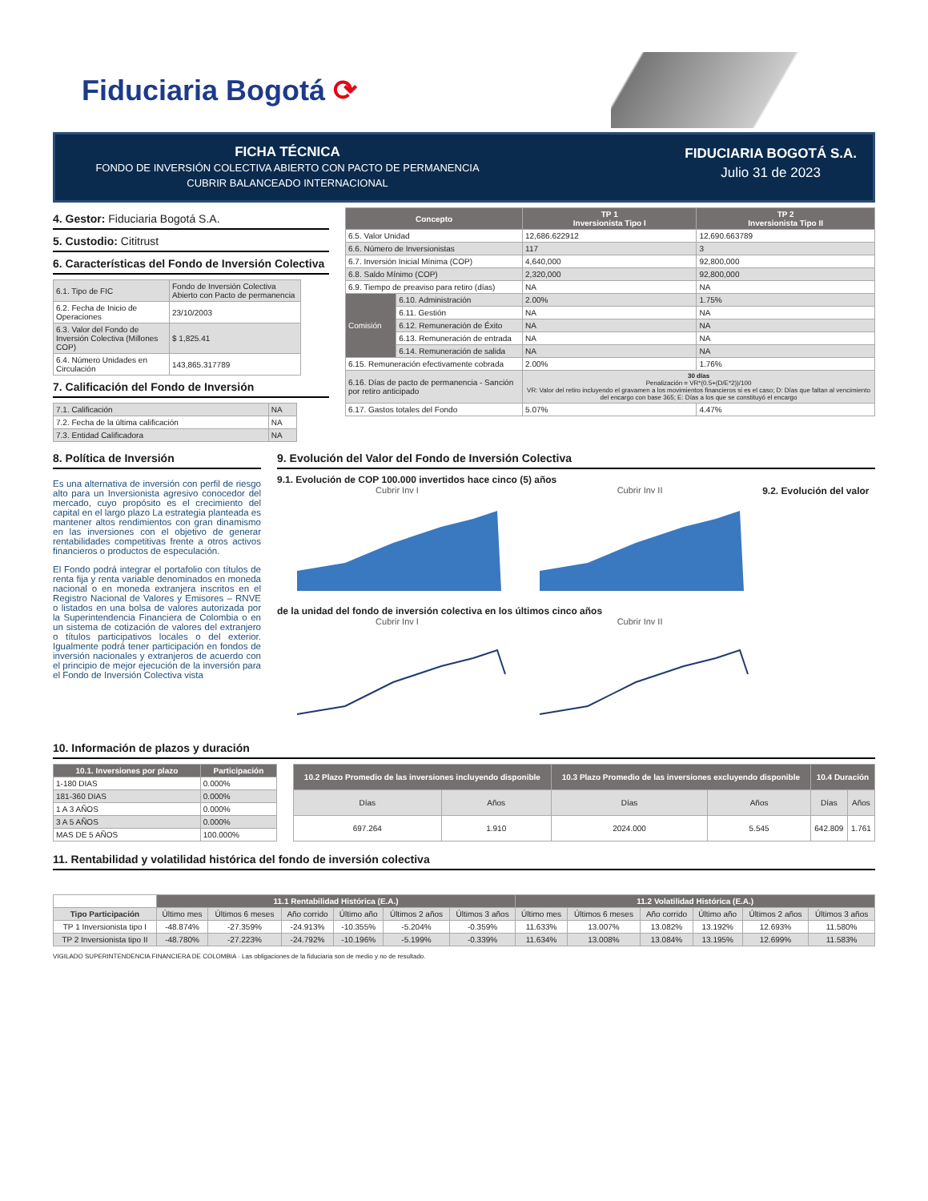Fiduciaria Bogotá ⟳
FICHA TÉCNICA
FONDO DE INVERSIÓN COLECTIVA ABIERTO CON PACTO DE PERMANENCIA
CUBRIR BALANCEADO INTERNACIONAL
FIDUCIARIA BOGOTÁ S.A.
Julio 31 de 2023
4. Gestor: Fiduciaria Bogotá S.A.
5. Custodio: Cititrust
6. Características del Fondo de Inversión Colectiva
| 6.1. Tipo de FIC | Fondo de Inversión Colectiva Abierto con Pacto de permanencia |
| 6.2. Fecha de Inicio de Operaciones | 23/10/2003 |
| 6.3. Valor del Fondo de Inversión Colectiva (Millones COP) | $ 1,825.41 |
| 6.4. Número Unidades en Circulación | 143,865.317789 |
7. Calificación del Fondo de Inversión
| 7.1. Calificación | NA |
| 7.2. Fecha de la última calificación | NA |
| 7.3. Entidad Calificadora | NA |
| Concepto | | TP 1 Inversionista Tipo I | TP 2 Inversionista Tipo II |
| --- | --- | --- | --- |
| 6.5. Valor Unidad | | 12,686.622912 | 12,690.663789 |
| 6.6. Número de Inversionistas | | 117 | 3 |
| 6.7. Inversión Inicial Mínima (COP) | | 4,640,000 | 92,800,000 |
| 6.8. Saldo Mínimo (COP) | | 2,320,000 | 92,800,000 |
| 6.9. Tiempo de preaviso para retiro (días) | | NA | NA |
| Comisión | 6.10. Administración | 2.00% | 1.75% |
| | 6.11. Gestión | NA | NA |
| | 6.12. Remuneración de Éxito | NA | NA |
| | 6.13. Remuneración de entrada | NA | NA |
| | 6.14. Remuneración de salida | NA | NA |
| 6.15. Remuneración efectivamente cobrada | | 2.00% | 1.76% |
| 6.16. Días de pacto de permanencia - Sanción por retiro anticipado | | 30 días Penalización = VR*(0.5+(D/E*2))/100 VR: Valor del retiro incluyendo el gravamen a los movimientos financieros si es el caso; D: Días que faltan al vencimiento del encargo con base 365; E: Días a los que se constituyó el encargo | |
| 6.17. Gastos totales del Fondo | | 5.07% | 4.47% |
8. Política de Inversión
Es una alternativa de inversión con perfil de riesgo alto para un Inversionista agresivo conocedor del mercado, cuyo propósito es el crecimiento del capital en el largo plazo La estrategia planteada es mantener altos rendimientos con gran dinamismo en las inversiones con el objetivo de generar rentabilidades competitivas frente a otros activos financieros o productos de especulación.
El Fondo podrá integrar el portafolio con títulos de renta fija y renta variable denominados en moneda nacional o en moneda extranjera inscritos en el Registro Nacional de Valores y Emisores – RNVE o listados en una bolsa de valores autorizada por la Superintendencia Financiera de Colombia o en un sistema de cotización de valores del extranjero o títulos participativos locales o del exterior. Igualmente podrá tener participación en fondos de inversión nacionales y extranjeros de acuerdo con el principio de mejor ejecución de la inversión para el Fondo de Inversión Colectiva vista
9. Evolución del Valor del Fondo de Inversión Colectiva
9.1. Evolución de COP 100.000 invertidos hace cinco (5) años
Cubrir Inv I Cubrir Inv II
9.2. Evolución del valor de la unidad del fondo de inversión colectiva en los últimos cinco años
Cubrir Inv I Cubrir Inv II
10. Información de plazos y duración
| 10.1. Inversiones por plazo | Participación |
| --- | --- |
| 1-180 DIAS | 0.000% |
| 181-360 DIAS | 0.000% |
| 1 A 3 AÑOS | 0.000% |
| 3 A 5 AÑOS | 0.000% |
| MAS DE 5 AÑOS | 100.000% |
| 10.2 Plazo Promedio de las inversiones incluyendo disponible | | 10.3 Plazo Promedio de las inversiones excluyendo disponible | | 10.4 Duración | |
| --- | --- | --- | --- | --- | --- |
| Días | Años | Días | Años | Días | Años |
| 697.264 | 1.910 | 2024.000 | 5.545 | 642.809 | 1.761 |
11. Rentabilidad y volatilidad histórica del fondo de inversión colectiva
| | 11.1 Rentabilidad Histórica (E.A.) | | | | | | 11.2 Volatilidad Histórica (E.A.) | | | | | |
| Tipo Participación | Último mes | Últimos 6 meses | Año corrido | Último año | Últimos 2 años | Últimos 3 años | Último mes | Últimos 6 meses | Año corrido | Último año | Últimos 2 años | Últimos 3 años |
| TP 1 Inversionista tipo I | -48.874% | -27.359% | -24.913% | -10.355% | -5.204% | -0.359% | 11.633% | 13.007% | 13.082% | 13.192% | 12.693% | 11.580% |
| TP 2 Inversionista tipo II | -48.780% | -27.223% | -24.792% | -10.196% | -5.199% | -0.339% | 11.634% | 13.008% | 13.084% | 13.195% | 12.699% | 11.583% |
VIGILADO SUPERINTENDENCIA FINANCIERA DE COLOMBIA · Las obligaciones de la fiduciaria son de medio y no de resultado.